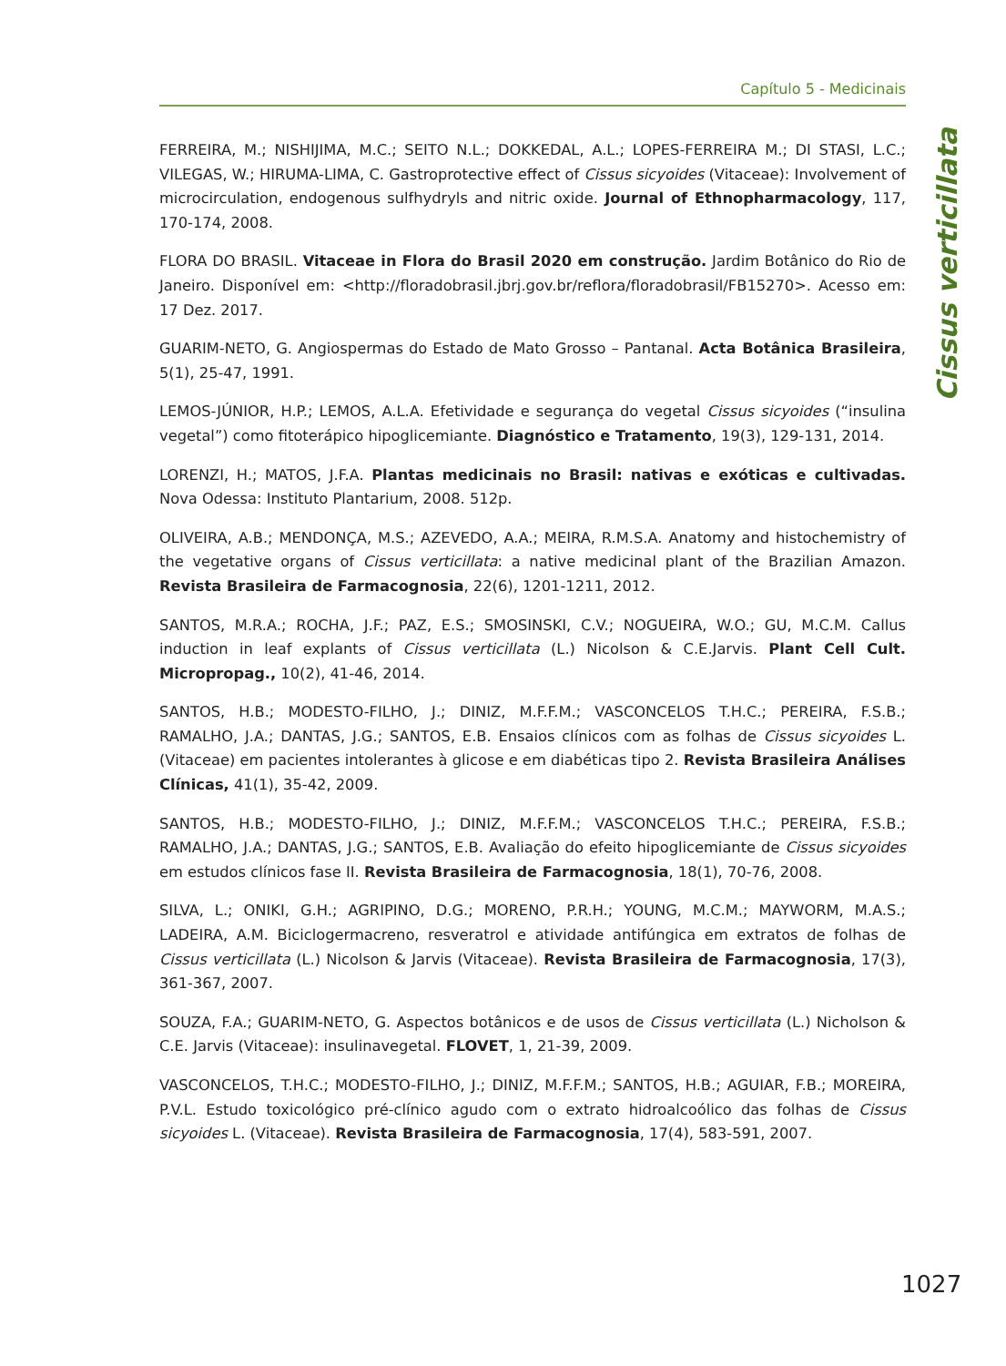Capítulo 5 - Medicinais
Cissus verticillata
FERREIRA, M.; NISHIJIMA, M.C.; SEITO N.L.; DOKKEDAL, A.L.; LOPES-FERREIRA M.; DI STASI, L.C.; VILEGAS, W.; HIRUMA-LIMA, C. Gastroprotective effect of Cissus sicyoides (Vitaceae): Involvement of microcirculation, endogenous sulfhydryls and nitric oxide. Journal of Ethnopharmacology, 117, 170-174, 2008.
FLORA DO BRASIL. Vitaceae in Flora do Brasil 2020 em construção. Jardim Botânico do Rio de Janeiro. Disponível em: <http://floradobrasil.jbrj.gov.br/reflora/floradobrasil/FB15270>. Acesso em: 17 Dez. 2017.
GUARIM-NETO, G. Angiospermas do Estado de Mato Grosso – Pantanal. Acta Botânica Brasileira, 5(1), 25-47, 1991.
LEMOS-JÚNIOR, H.P.; LEMOS, A.L.A. Efetividade e segurança do vegetal Cissus sicyoides (“insulina vegetal”) como fitoterápico hipoglicemiante. Diagnóstico e Tratamento, 19(3), 129-131, 2014.
LORENZI, H.; MATOS, J.F.A. Plantas medicinais no Brasil: nativas e exóticas e cultivadas. Nova Odessa: Instituto Plantarium, 2008. 512p.
OLIVEIRA, A.B.; MENDONÇA, M.S.; AZEVEDO, A.A.; MEIRA, R.M.S.A. Anatomy and histochemistry of the vegetative organs of Cissus verticillata: a native medicinal plant of the Brazilian Amazon. Revista Brasileira de Farmacognosia, 22(6), 1201-1211, 2012.
SANTOS, M.R.A.; ROCHA, J.F.; PAZ, E.S.; SMOSINSKI, C.V.; NOGUEIRA, W.O.; GU, M.C.M. Callus induction in leaf explants of Cissus verticillata (L.) Nicolson & C.E.Jarvis. Plant Cell Cult. Micropropag., 10(2), 41-46, 2014.
SANTOS, H.B.; MODESTO-FILHO, J.; DINIZ, M.F.F.M.; VASCONCELOS T.H.C.; PEREIRA, F.S.B.; RAMALHO, J.A.; DANTAS, J.G.; SANTOS, E.B. Ensaios clínicos com as folhas de Cissus sicyoides L. (Vitaceae) em pacientes intolerantes à glicose e em diabéticas tipo 2. Revista Brasileira Análises Clínicas, 41(1), 35-42, 2009.
SANTOS, H.B.; MODESTO-FILHO, J.; DINIZ, M.F.F.M.; VASCONCELOS T.H.C.; PEREIRA, F.S.B.; RAMALHO, J.A.; DANTAS, J.G.; SANTOS, E.B. Avaliação do efeito hipoglicemiante de Cissus sicyoides em estudos clínicos fase II. Revista Brasileira de Farmacognosia, 18(1), 70-76, 2008.
SILVA, L.; ONIKI, G.H.; AGRIPINO, D.G.; MORENO, P.R.H.; YOUNG, M.C.M.; MAYWORM, M.A.S.; LADEIRA, A.M. Biciclogermacreno, resveratrol e atividade antifúngica em extratos de folhas de Cissus verticillata (L.) Nicolson & Jarvis (Vitaceae). Revista Brasileira de Farmacognosia, 17(3), 361-367, 2007.
SOUZA, F.A.; GUARIM-NETO, G. Aspectos botânicos e de usos de Cissus verticillata (L.) Nicholson & C.E. Jarvis (Vitaceae): insulinavegetal. FLOVET, 1, 21-39, 2009.
VASCONCELOS, T.H.C.; MODESTO-FILHO, J.; DINIZ, M.F.F.M.; SANTOS, H.B.; AGUIAR, F.B.; MOREIRA, P.V.L. Estudo toxicológico pré-clínico agudo com o extrato hidroalcoólico das folhas de Cissus sicyoides L. (Vitaceae). Revista Brasileira de Farmacognosia, 17(4), 583-591, 2007.
1027